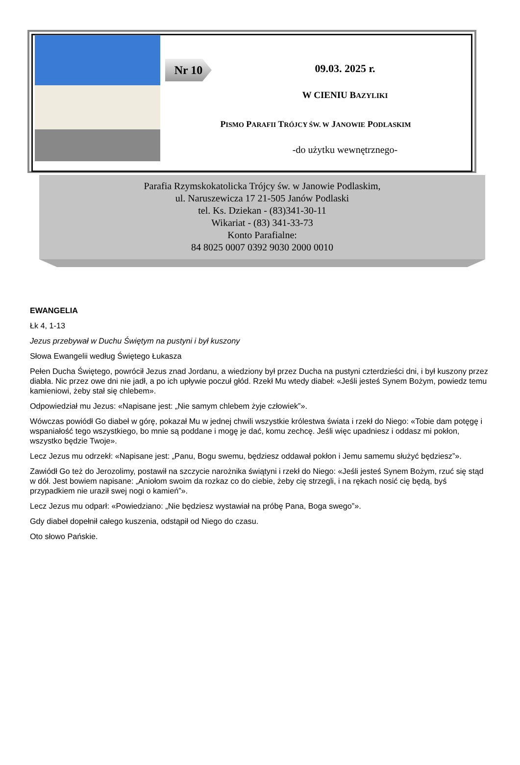Nr 10
09.03. 2025 r.
W CIENIU BAZYLIKI
PISMO PARAFII TRÓJCY ŚW. W JANOWIE PODLASKIM
-do użytku wewnętrznego-
Parafia Rzymskokatolicka Trójcy św. w Janowie Podlaskim,
ul. Naruszewicza 17 21-505 Janów Podlaski
tel. Ks. Dziekan - (83)341-30-11
Wikariat - (83) 341-33-73
Konto Parafialne:
84 8025 0007 0392 9030 2000 0010
EWANGELIA
Łk 4, 1-13
Jezus przebywał w Duchu Świętym na pustyni i był kuszony
Słowa Ewangelii według Świętego Łukasza
Pełen Ducha Świętego, powrócił Jezus znad Jordanu, a wiedziony był przez Ducha na pustyni czterdzieści dni, i był kuszony przez diabła. Nic przez owe dni nie jadł, a po ich upływie poczuł głód. Rzekł Mu wtedy diabeł: «Jeśli jesteś Synem Bożym, powiedz temu kamieniowi, żeby stał się chlebem».
Odpowiedział mu Jezus: «Napisane jest: „Nie samym chlebem żyje człowiek”».
Wówczas powiódł Go diabeł w górę, pokazał Mu w jednej chwili wszystkie królestwa świata i rzekł do Niego: «Tobie dam potęgę i wspaniałość tego wszystkiego, bo mnie są poddane i mogę je dać, komu zechcę. Jeśli więc upadniesz i oddasz mi pokłon, wszystko będzie Twoje».
Lecz Jezus mu odrzekł: «Napisane jest: „Panu, Bogu swemu, będziesz oddawał pokłon i Jemu samemu służyć będziesz”».
Zawiódł Go też do Jerozolimy, postawił na szczycie narożnika świątyni i rzekł do Niego: «Jeśli jesteś Synem Bożym, rzuć się stąd w dół. Jest bowiem napisane: „Aniołom swoim da rozkaz co do ciebie, żeby cię strzegli, i na rękach nosić cię będą, byś przypadkiem nie uraził swej nogi o kamień”».
Lecz Jezus mu odparł: «Powiedziano: „Nie będziesz wystawiał na próbę Pana, Boga swego”».
Gdy diabeł dopełnił całego kuszenia, odstąpił od Niego do czasu.
Oto słowo Pańskie.